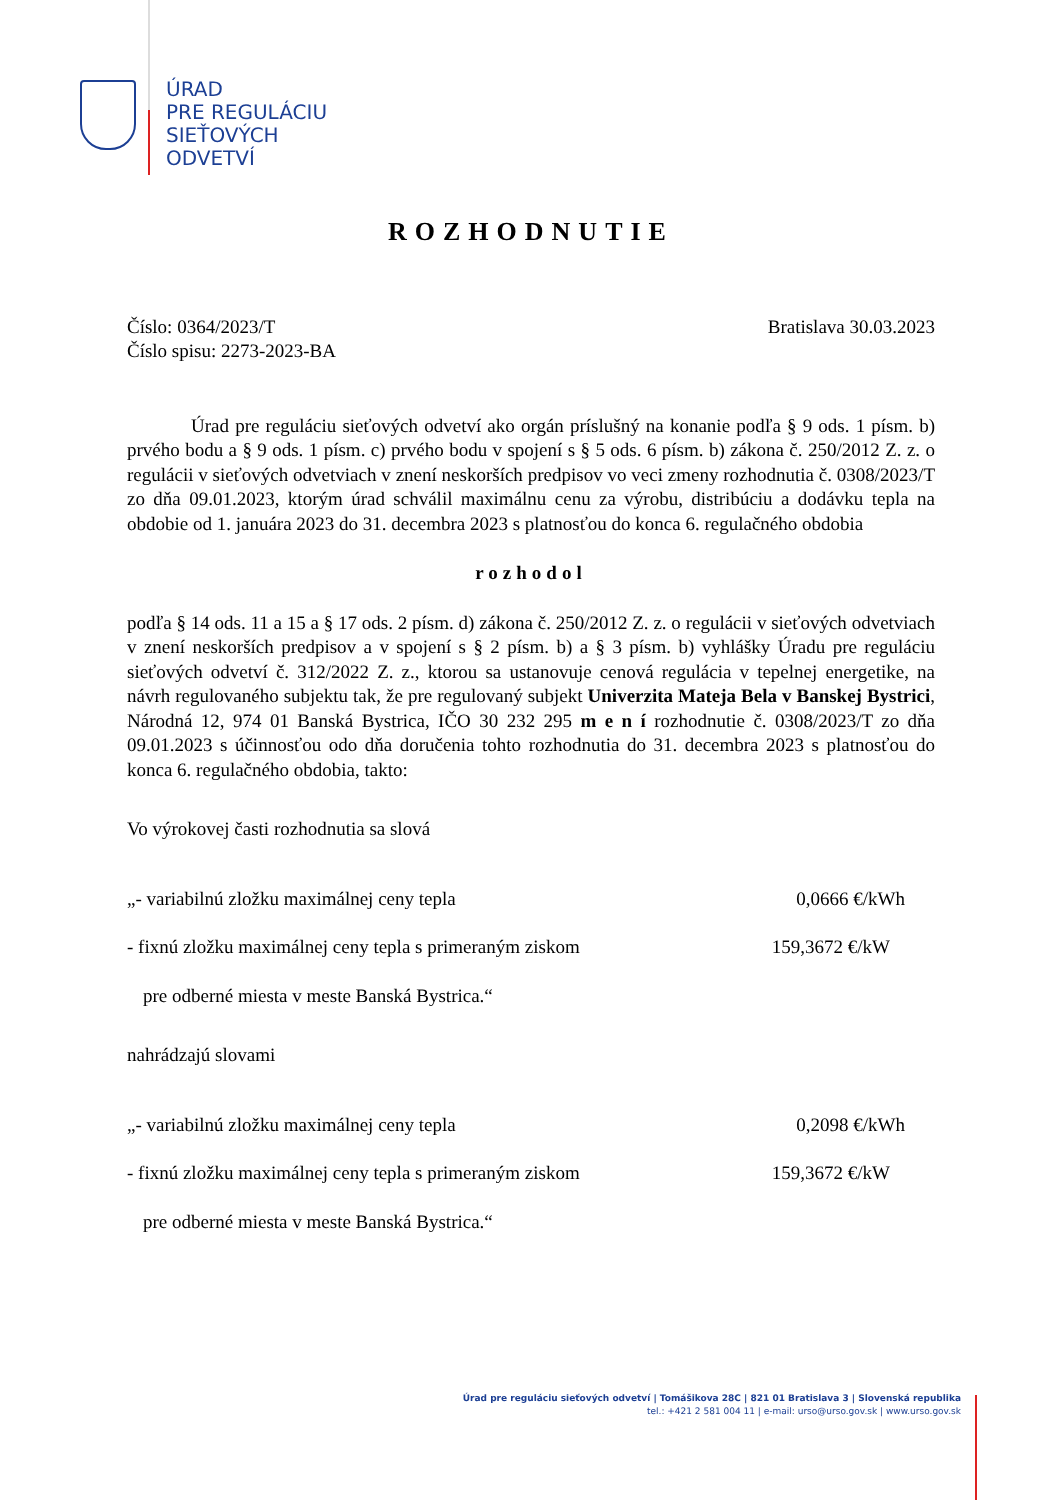ÚRAD
PRE REGULÁCIU
SIEŤOVÝCH
ODVETVÍ
ROZHODNUTIE
Číslo: 0364/2023/T
Číslo spisu: 2273-2023-BA
Bratislava 30.03.2023
Úrad pre reguláciu sieťových odvetví ako orgán príslušný na konanie podľa § 9 ods. 1 písm. b) prvého bodu a § 9 ods. 1 písm. c) prvého bodu v spojení s § 5 ods. 6 písm. b) zákona č. 250/2012 Z. z. o regulácii v sieťových odvetviach v znení neskorších predpisov vo veci zmeny rozhodnutia č. 0308/2023/T zo dňa 09.01.2023, ktorým úrad schválil maximálnu cenu za výrobu, distribúciu a dodávku tepla na obdobie od 1. januára 2023 do 31. decembra 2023 s platnosťou do konca 6. regulačného obdobia
rozhodol
podľa § 14 ods. 11 a 15 a § 17 ods. 2 písm. d) zákona č. 250/2012 Z. z. o regulácii v sieťových odvetviach v znení neskorších predpisov a v spojení s § 2 písm. b) a § 3 písm. b) vyhlášky Úradu pre reguláciu sieťových odvetví č. 312/2022 Z. z., ktorou sa ustanovuje cenová regulácia v tepelnej energetike, na návrh regulovaného subjektu tak, že pre regulovaný subjekt Univerzita Mateja Bela v Banskej Bystrici, Národná 12, 974 01 Banská Bystrica, IČO 30 232 295 m e n í rozhodnutie č. 0308/2023/T zo dňa 09.01.2023 s účinnosťou odo dňa doručenia tohto rozhodnutia do 31. decembra 2023 s platnosťou do konca 6. regulačného obdobia, takto:
Vo výrokovej časti rozhodnutia sa slová
„- variabilnú zložku maximálnej ceny tepla 0,0666 €/kWh
- fixnú zložku maximálnej ceny tepla s primeraným ziskom 159,3672 €/kW
pre odberné miesta v meste Banská Bystrica.“
nahrádzajú slovami
„- variabilnú zložku maximálnej ceny tepla 0,2098 €/kWh
- fixnú zložku maximálnej ceny tepla s primeraným ziskom 159,3672 €/kW
pre odberné miesta v meste Banská Bystrica.“
Úrad pre reguláciu sieťových odvetví | Tomášikova 28C | 821 01 Bratislava 3 | Slovenská republika
tel.: +421 2 581 004 11 | e-mail: urso@urso.gov.sk | www.urso.gov.sk